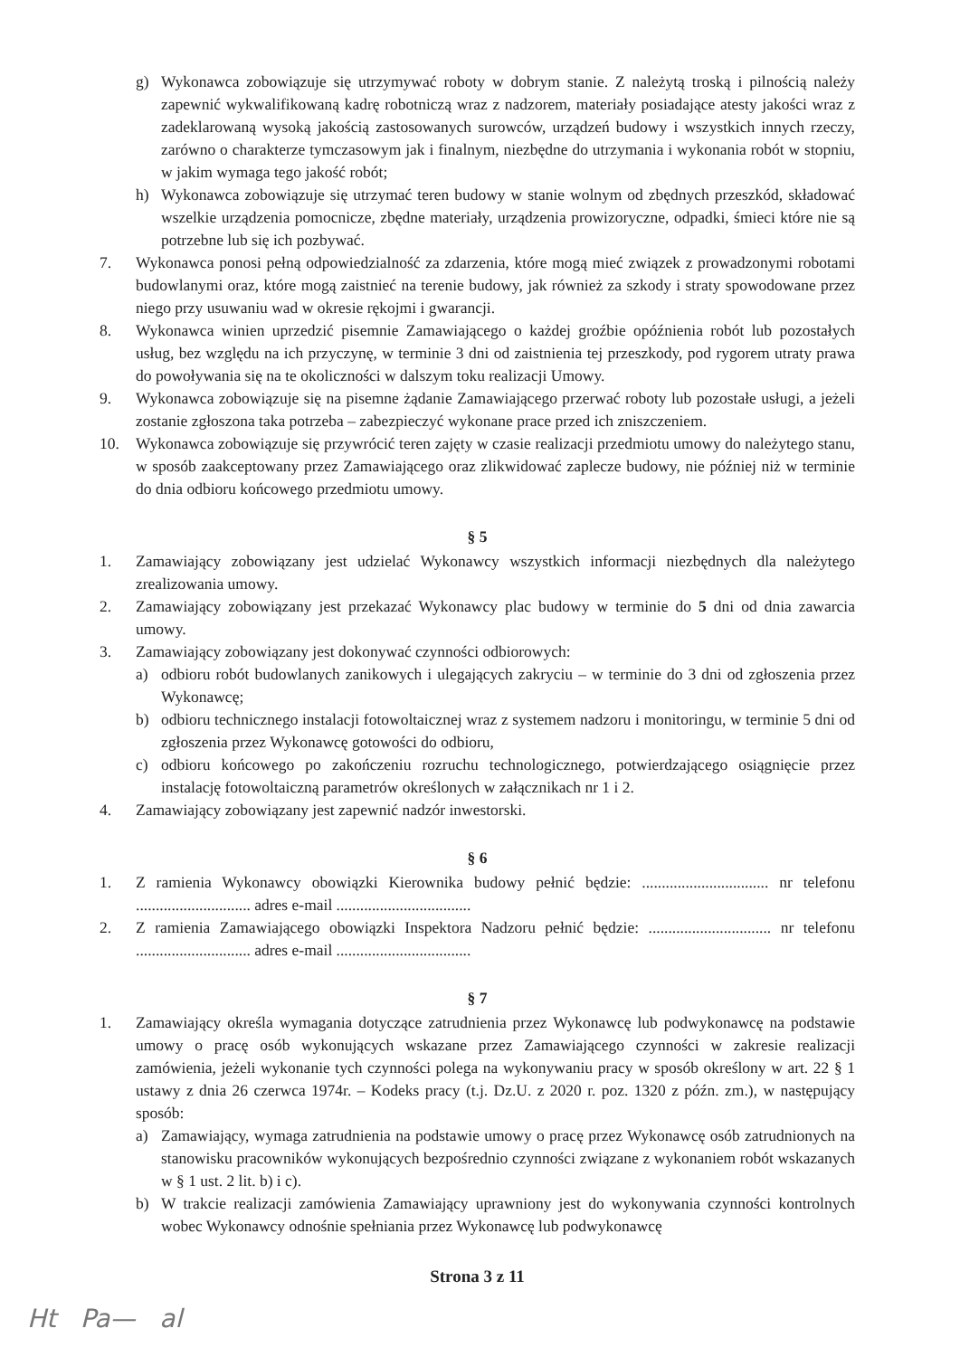g) Wykonawca zobowiązuje się utrzymywać roboty w dobrym stanie. Z należytą troską i pilnością należy zapewnić wykwalifikowaną kadrę robotniczą wraz z nadzorem, materiały posiadające atesty jakości wraz z zadeklarowaną wysoką jakością zastosowanych surowców, urządzeń budowy i wszystkich innych rzeczy, zarówno o charakterze tymczasowym jak i finalnym, niezbędne do utrzymania i wykonania robót w stopniu, w jakim wymaga tego jakość robót;
h) Wykonawca zobowiązuje się utrzymać teren budowy w stanie wolnym od zbędnych przeszkód, składować wszelkie urządzenia pomocnicze, zbędne materiały, urządzenia prowizoryczne, odpadki, śmieci które nie są potrzebne lub się ich pozbywać.
7. Wykonawca ponosi pełną odpowiedzialność za zdarzenia, które mogą mieć związek z prowadzonymi robotami budowlanymi oraz, które mogą zaistnieć na terenie budowy, jak również za szkody i straty spowodowane przez niego przy usuwaniu wad w okresie rękojmi i gwarancji.
8. Wykonawca winien uprzedzić pisemnie Zamawiającego o każdej groźbie opóźnienia robót lub pozostałych usług, bez względu na ich przyczynę, w terminie 3 dni od zaistnienia tej przeszkody, pod rygorem utraty prawa do powoływania się na te okoliczności w dalszym toku realizacji Umowy.
9. Wykonawca zobowiązuje się na pisemne żądanie Zamawiającego przerwać roboty lub pozostałe usługi, a jeżeli zostanie zgłoszona taka potrzeba – zabezpieczyć wykonane prace przed ich zniszczeniem.
10. Wykonawca zobowiązuje się przywrócić teren zajęty w czasie realizacji przedmiotu umowy do należytego stanu, w sposób zaakceptowany przez Zamawiającego oraz zlikwidować zaplecze budowy, nie później niż w terminie do dnia odbioru końcowego przedmiotu umowy.
§ 5
1. Zamawiający zobowiązany jest udzielać Wykonawcy wszystkich informacji niezbędnych dla należytego zrealizowania umowy.
2. Zamawiający zobowiązany jest przekazać Wykonawcy plac budowy w terminie do 5 dni od dnia zawarcia umowy.
3. Zamawiający zobowiązany jest dokonywać czynności odbiorowych:
a) odbioru robót budowlanych zanikowych i ulegających zakryciu – w terminie do 3 dni od zgłoszenia przez Wykonawcę;
b) odbioru technicznego instalacji fotowoltaicznej wraz z systemem nadzoru i monitoringu, w terminie 5 dni od zgłoszenia przez Wykonawcę gotowości do odbioru,
c) odbioru końcowego po zakończeniu rozruchu technologicznego, potwierdzającego osiągnięcie przez instalację fotowoltaiczną parametrów określonych w załącznikach nr 1 i 2.
4. Zamawiający zobowiązany jest zapewnić nadzór inwestorski.
§ 6
1. Z ramienia Wykonawcy obowiązki Kierownika budowy pełnić będzie: ................................ nr telefonu ............................. adres e-mail ..................................
2. Z ramienia Zamawiającego obowiązki Inspektora Nadzoru pełnić będzie: ............................... nr telefonu ............................. adres e-mail ..................................
§ 7
1. Zamawiający określa wymagania dotyczące zatrudnienia przez Wykonawcę lub podwykonawcę na podstawie umowy o pracę osób wykonujących wskazane przez Zamawiającego czynności w zakresie realizacji zamówienia, jeżeli wykonanie tych czynności polega na wykonywaniu pracy w sposób określony w art. 22 § 1 ustawy z dnia 26 czerwca 1974r. – Kodeks pracy (t.j. Dz.U. z 2020 r. poz. 1320 z późn. zm.), w następujący sposób:
a) Zamawiający, wymaga zatrudnienia na podstawie umowy o pracę przez Wykonawcę osób zatrudnionych na stanowisku pracowników wykonujących bezpośrednio czynności związane z wykonaniem robót wskazanych w § 1 ust. 2 lit. b) i c).
b) W trakcie realizacji zamówienia Zamawiający uprawniony jest do wykonywania czynności kontrolnych wobec Wykonawcy odnośnie spełniania przez Wykonawcę lub podwykonawcę
Strona 3 z 11
Ht Pa— al